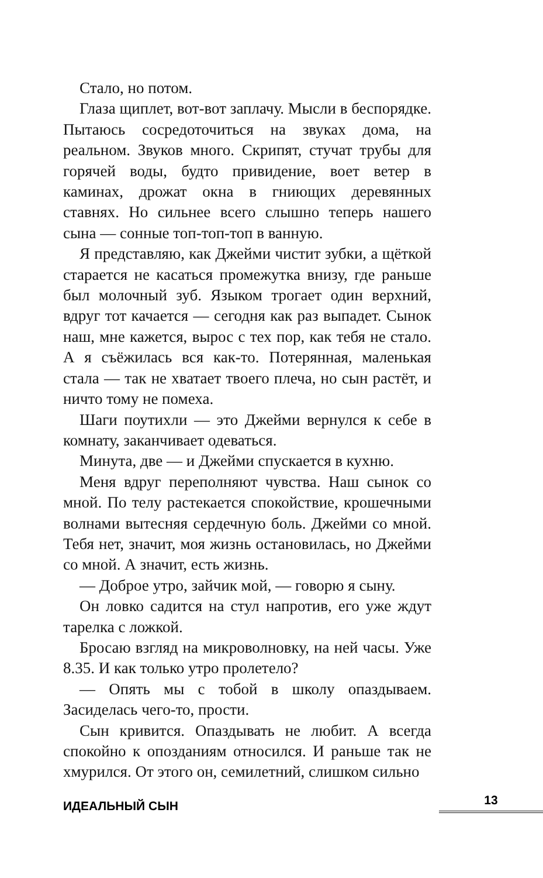Стало, но потом.
Глаза щиплет, вот-вот заплачу. Мысли в беспорядке. Пытаюсь сосредоточиться на звуках дома, на реальном. Звуков много. Скрипят, стучат трубы для горячей воды, будто привидение, воет ветер в каминах, дрожат окна в гниющих деревянных ставнях. Но сильнее всего слышно теперь нашего сына — сонные топ-топ-топ в ванную.
Я представляю, как Джейми чистит зубки, а щёткой старается не касаться промежутка внизу, где раньше был молочный зуб. Языком трогает один верхний, вдруг тот качается — сегодня как раз выпадет. Сынок наш, мне кажется, вырос с тех пор, как тебя не стало. А я съёжилась вся как-то. Потерянная, маленькая стала — так не хватает твоего плеча, но сын растёт, и ничто тому не помеха.
Шаги поутихли — это Джейми вернулся к себе в комнату, заканчивает одеваться.
Минута, две — и Джейми спускается в кухню.
Меня вдруг переполняют чувства. Наш сынок со мной. По телу растекается спокойствие, крошечными волнами вытесняя сердечную боль. Джейми со мной. Тебя нет, значит, моя жизнь остановилась, но Джейми со мной. А значит, есть жизнь.
— Доброе утро, зайчик мой, — говорю я сыну.
Он ловко садится на стул напротив, его уже ждут тарелка с ложкой.
Бросаю взгляд на микроволновку, на ней часы. Уже 8.35. И как только утро пролетело?
— Опять мы с тобой в школу опаздываем. Засиделась чего-то, прости.
Сын кривится. Опаздывать не любит. А всегда спокойно к опозданиям относился. И раньше так не хмурился. От этого он, семилетний, слишком сильно
ИДЕАЛЬНЫЙ СЫН 13